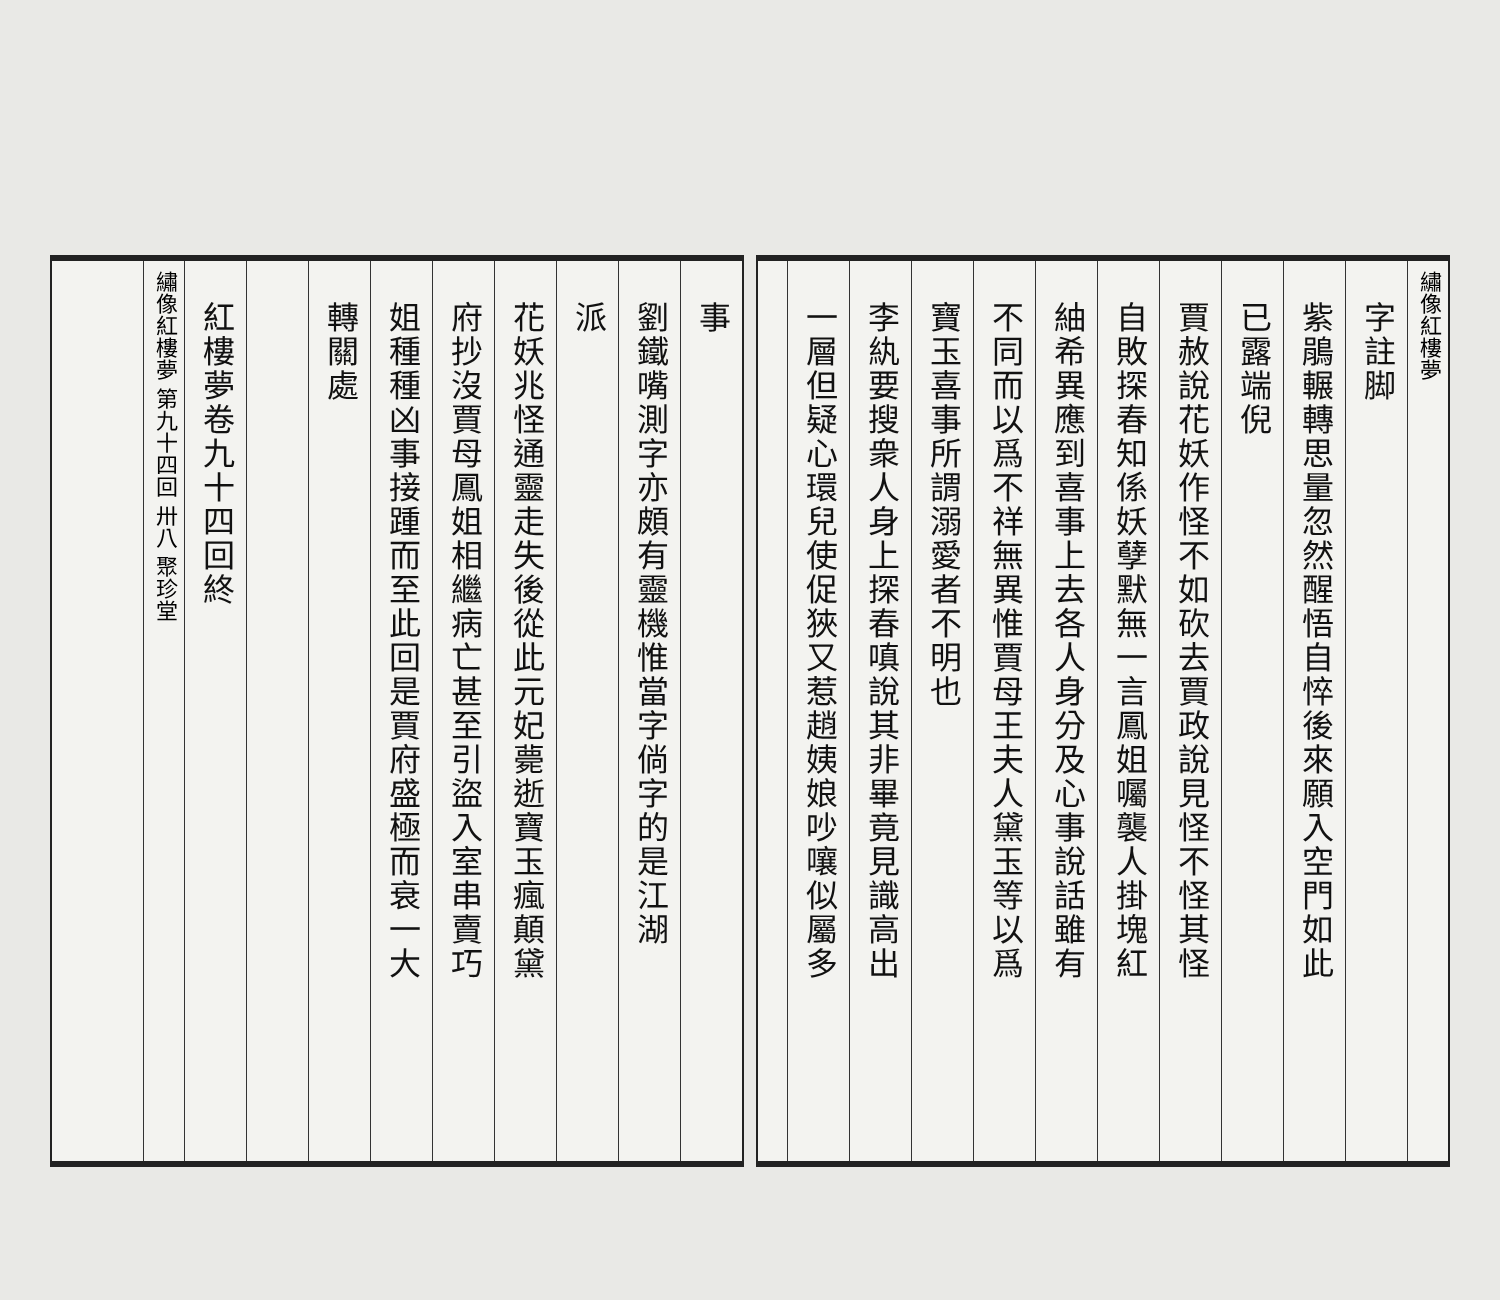繡像紅樓夢
字註脚
紫鵑輾轉思量忽然醒悟自悴後來願入空門如此
已露端倪
賈赦說花妖作怪不如砍去賈政說見怪不怪其怪
自敗探春知係妖孽默無一言鳳姐囑襲人掛塊紅
紬希異應到喜事上去各人身分及心事說話雖有
不同而以爲不祥無異惟賈母王夫人黛玉等以爲
寶玉喜事所謂溺愛者不明也
李紈要搜衆人身上探春嗔說其非畢竟見識高出
一層但疑心環兒使促狹又惹趙姨娘吵嚷似屬多
事
劉鐵嘴測字亦頗有靈機惟當字倘字的是江湖
派
花妖兆怪通靈走失後從此元妃薨逝寶玉瘋顛黛
府抄沒賈母鳳姐相繼病亡甚至引盜入室串賣巧
姐種種凶事接踵而至此回是賈府盛極而衰一大
轉關處
紅樓夢卷九十四回終
繡像紅樓夢 第九十四回 卅八 聚珍堂